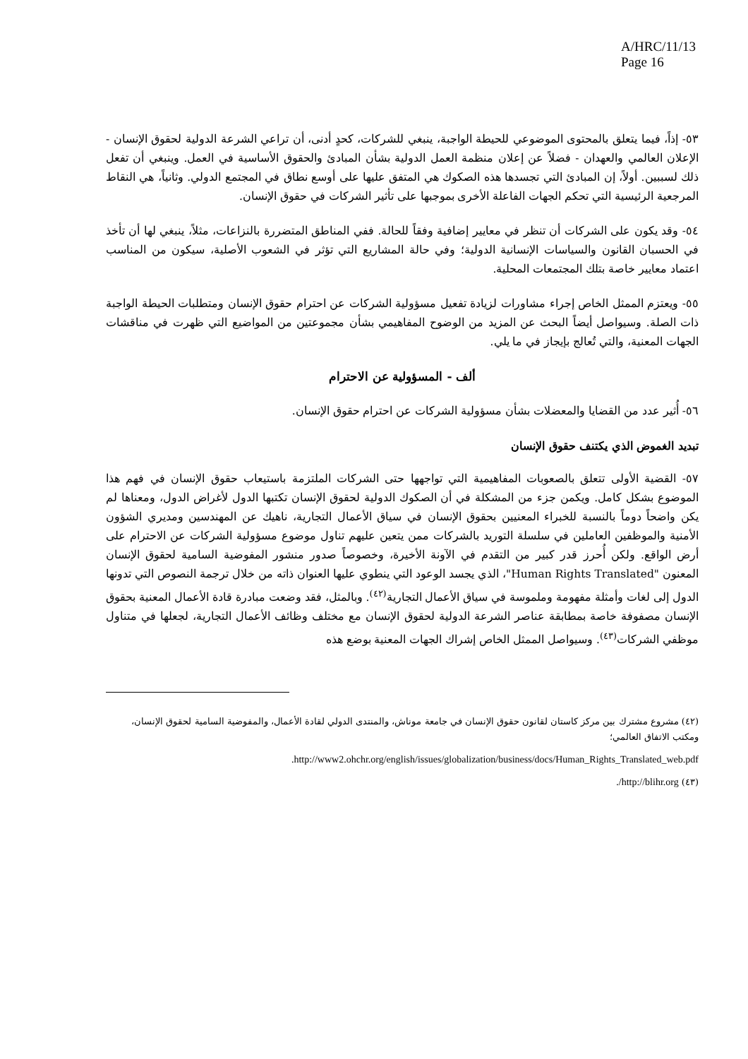A/HRC/11/13
Page 16
٥٣- إذاً، فيما يتعلق بالمحتوى الموضوعي للحيطة الواجبة، ينبغي للشركات، كحدٍ أدنى، أن تراعي الشرعة الدولية لحقوق الإنسان - الإعلان العالمي والعهدان - فضلاً عن إعلان منظمة العمل الدولية بشأن المبادئ والحقوق الأساسية في العمل. وينبغي أن تفعل ذلك لسببين. أولاً، إن المبادئ التي تجسدها هذه الصكوك هي المتفق عليها على أوسع نطاق في المجتمع الدولي. وثانياً، هي النقاط المرجعية الرئيسية التي تحكم الجهات الفاعلة الأخرى بموجبها على تأثير الشركات في حقوق الإنسان.
٥٤- وقد يكون على الشركات أن تنظر في معايير إضافية وفقاً للحالة. ففي المناطق المتضررة بالنزاعات، مثلاً، ينبغي لها أن تأخذ في الحسبان القانون والسياسات الإنسانية الدولية؛ وفي حالة المشاريع التي تؤثر في الشعوب الأصلية، سيكون من المناسب اعتماد معايير خاصة بتلك المجتمعات المحلية.
٥٥- ويعتزم الممثل الخاص إجراء مشاورات لزيادة تفعيل مسؤولية الشركات عن احترام حقوق الإنسان ومتطلبات الحيطة الواجبة ذات الصلة. وسيواصل أيضاً البحث عن المزيد من الوضوح المفاهيمي بشأن مجموعتين من المواضيع التي ظهرت في مناقشات الجهات المعنية، والتي تُعالج بإيجاز في ما يلي.
ألف - المسؤولية عن الاحترام
٥٦- أُثير عدد من القضايا والمعضلات بشأن مسؤولية الشركات عن احترام حقوق الإنسان.
تبديد الغموض الذي يكتنف حقوق الإنسان
٥٧- القضية الأولى تتعلق بالصعوبات المفاهيمية التي تواجهها حتى الشركات الملتزمة باستيعاب حقوق الإنسان في فهم هذا الموضوع بشكل كامل. ويكمن جزء من المشكلة في أن الصكوك الدولية لحقوق الإنسان تكتبها الدول لأغراض الدول، ومعناها لم يكن واضحاً دوماً بالنسبة للخبراء المعنيين بحقوق الإنسان في سياق الأعمال التجارية، ناهيك عن المهندسين ومديري الشؤون الأمنية والموظفين العاملين في سلسلة التوريد بالشركات ممن يتعين عليهم تناول موضوع مسؤولية الشركات عن الاحترام على أرض الواقع. ولكن أُحرز قدر كبير من التقدم في الآونة الأخيرة، وخصوصاً صدور منشور المفوضية السامية لحقوق الإنسان المعنون "Human Rights Translated"، الذي يجسد الوعود التي ينطوي عليها العنوان ذاته من خلال ترجمة النصوص التي تدونها الدول إلى لغات وأمثلة مفهومة وملموسة في سياق الأعمال التجارية<sup>(٤٢)</sup>. وبالمثل، فقد وضعت مبادرة قادة الأعمال المعنية بحقوق الإنسان مصفوفة خاصة بمطابقة عناصر الشرعة الدولية لحقوق الإنسان مع مختلف وظائف الأعمال التجارية، لجعلها في متناول موظفي الشركات<sup>(٤٣)</sup>. وسيواصل الممثل الخاص إشراك الجهات المعنية بوضع هذه
(٤٢) مشروع مشترك بين مركز كاستان لقانون حقوق الإنسان في جامعة موناش، والمنتدى الدولي لقادة الأعمال، والمفوضية السامية لحقوق الإنسان، ومكتب الاتفاق العالمي؛
.http://www2.ohchr.org/english/issues/globalization/business/docs/Human_Rights_Translated_web.pdf
(٤٣) http://blihr.org/.